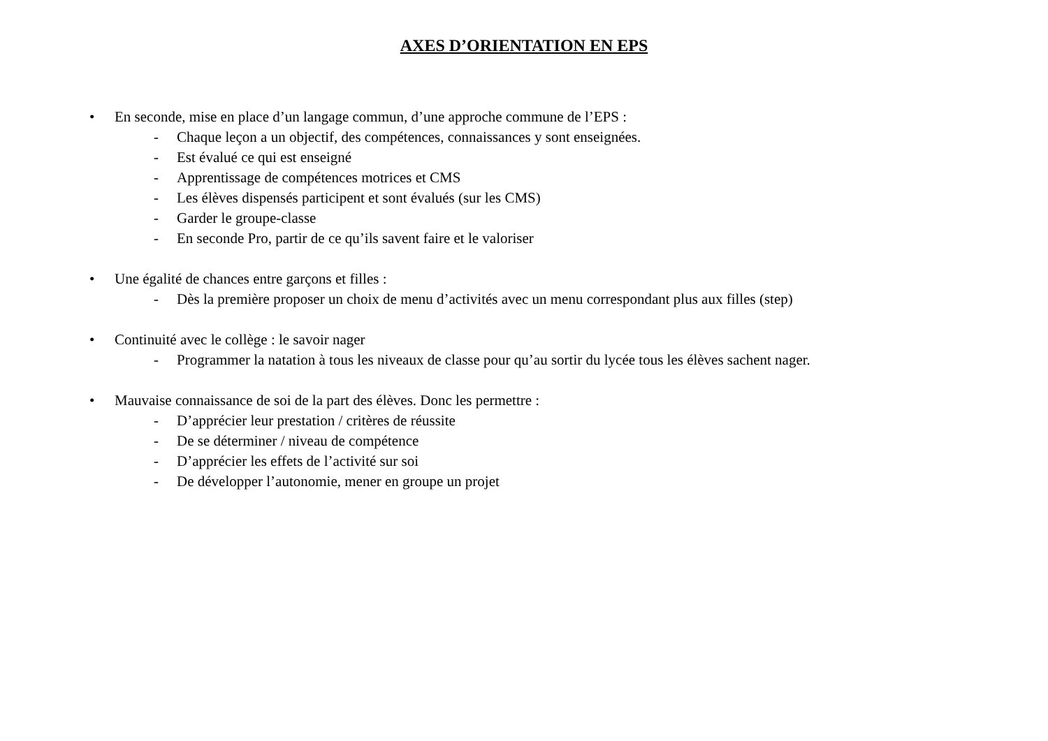AXES D’ORIENTATION EN EPS
• En seconde, mise en place d’un langage commun, d’une approche commune de l’EPS :
- Chaque leçon a un objectif, des compétences, connaissances y sont enseignées.
- Est évalué ce qui est enseigné
- Apprentissage de compétences motrices et CMS
- Les élèves dispensés participent et sont évalués (sur les CMS)
- Garder le groupe-classe
- En seconde Pro, partir de ce qu’ils savent faire et le valoriser
• Une égalité de chances entre garçons et filles :
- Dès la première proposer un choix de menu d’activités avec un menu correspondant plus aux filles (step)
• Continuité avec le collège : le savoir nager
- Programmer la natation à tous les niveaux de classe pour qu’au sortir du lycée tous les élèves sachent nager.
• Mauvaise connaissance de soi de la part des élèves. Donc les permettre :
- D’apprécier leur prestation / critères de réussite
- De se déterminer / niveau de compétence
- D’apprécier les effets de l’activité sur soi
- De développer l’autonomie, mener en groupe un projet